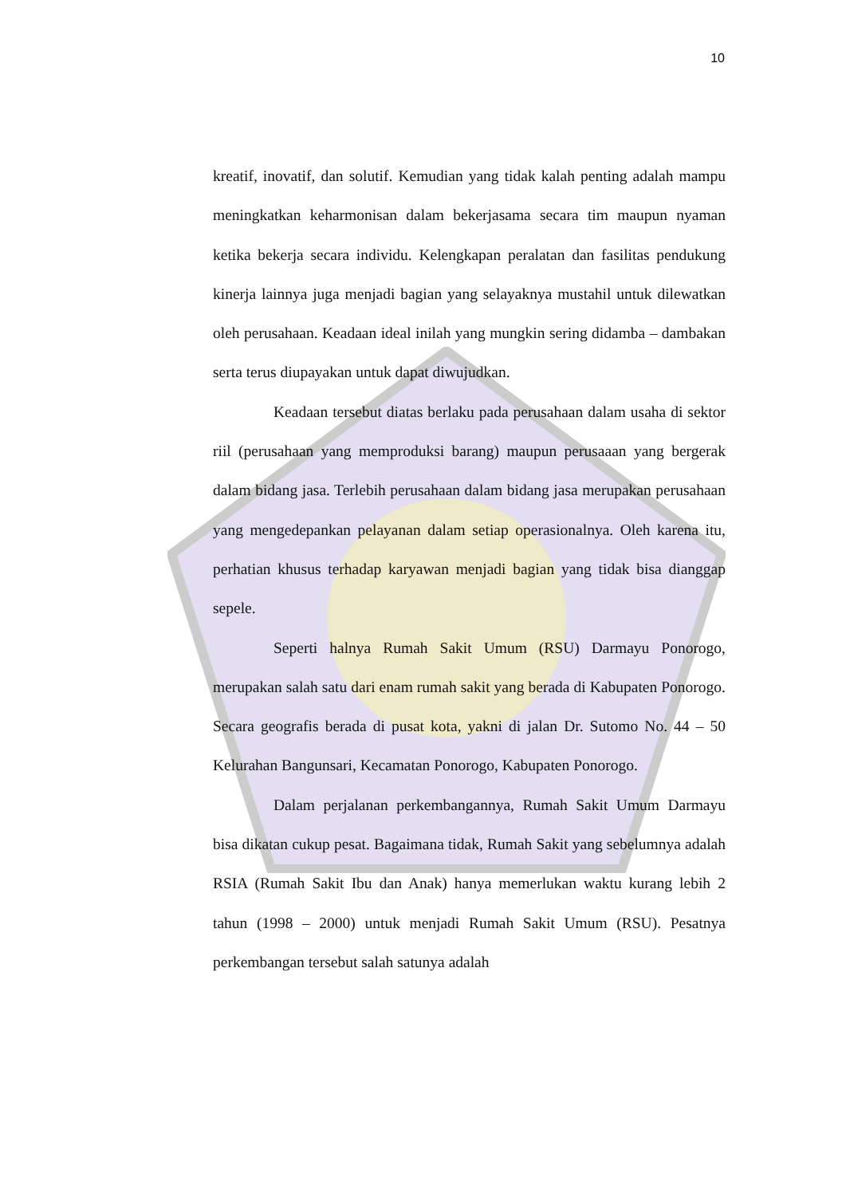10
kreatif, inovatif, dan solutif. Kemudian yang tidak kalah penting adalah mampu meningkatkan keharmonisan dalam bekerjasama secara tim maupun nyaman ketika bekerja secara individu. Kelengkapan peralatan dan fasilitas pendukung kinerja lainnya juga menjadi bagian yang selayaknya mustahil untuk dilewatkan oleh perusahaan. Keadaan ideal inilah yang mungkin sering didamba – dambakan serta terus diupayakan untuk dapat diwujudkan.
Keadaan tersebut diatas berlaku pada perusahaan dalam usaha di sektor riil (perusahaan yang memproduksi barang) maupun perusaaan yang bergerak dalam bidang jasa. Terlebih perusahaan dalam bidang jasa merupakan perusahaan yang mengedepankan pelayanan dalam setiap operasionalnya. Oleh karena itu, perhatian khusus terhadap karyawan menjadi bagian yang tidak bisa dianggap sepele.
Seperti halnya Rumah Sakit Umum (RSU) Darmayu Ponorogo, merupakan salah satu dari enam rumah sakit yang berada di Kabupaten Ponorogo. Secara geografis berada di pusat kota, yakni di jalan Dr. Sutomo No. 44 – 50 Kelurahan Bangunsari, Kecamatan Ponorogo, Kabupaten Ponorogo.
Dalam perjalanan perkembangannya, Rumah Sakit Umum Darmayu bisa dikatan cukup pesat. Bagaimana tidak, Rumah Sakit yang sebelumnya adalah RSIA (Rumah Sakit Ibu dan Anak) hanya memerlukan waktu kurang lebih 2 tahun (1998 – 2000) untuk menjadi Rumah Sakit Umum (RSU). Pesatnya perkembangan tersebut salah satunya adalah